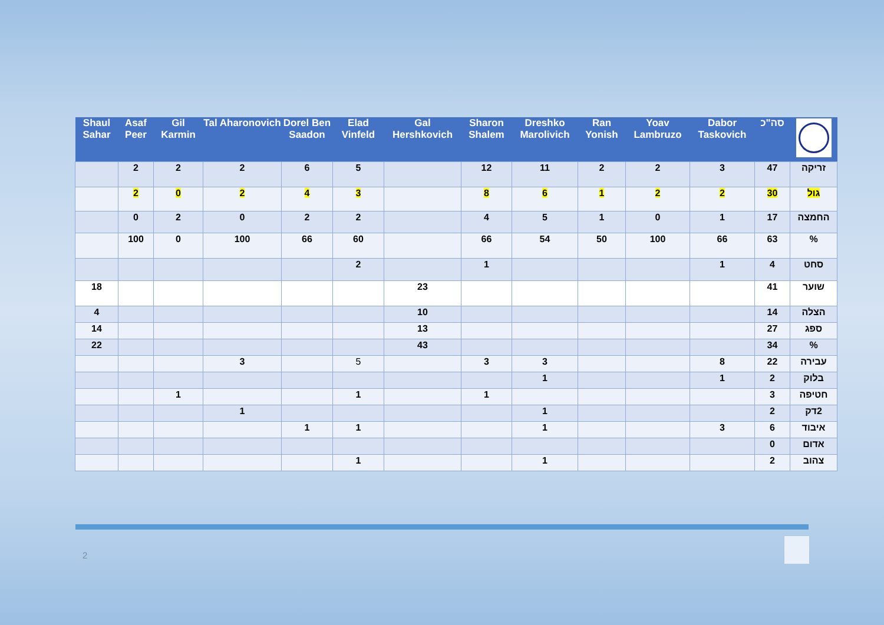| | סה"כ | Dabor Taskovich | Yoav Lambruzo | Ran Yonish | Dreshko Marolivich | Sharon Shalem | Gal Hershkovich | Elad Vinfeld | Dorel Ben Saadon | Tal Aharonovich | Gil Karmin | Asaf Peer | Shaul Sahar |
| --- | --- | --- | --- | --- | --- | --- | --- | --- | --- | --- | --- | --- | --- |
| זריקה | 47 | 3 | 2 | 2 | 11 | 12 | | 5 | 6 | 2 | 2 | 2 | |
| גול | 30 | 2 | 2 | 1 | 6 | 8 | | 3 | 4 | 2 | 0 | 2 | |
| החמצה | 17 | 1 | 0 | 1 | 5 | 4 | | 2 | 2 | 0 | 2 | 0 | |
| % | 63 | 66 | 100 | 50 | 54 | 66 | | 60 | 66 | 100 | 0 | 100 | |
| סחט | 4 | 1 | | | | 1 | | 2 | | | | | |
| שוער | 41 | | | | | | 23 | | | | | | 18 |
| הצלה | 14 | | | | | | 10 | | | | | | 4 |
| ספג | 27 | | | | | | 13 | | | | | | 14 |
| % | 34 | | | | | | 43 | | | | | | 22 |
| עבירה | 22 | 8 | | | 3 | 3 | | 5 | | 3 | | | |
| בלוק | 2 | 1 | | | 1 | | | | | | | | |
| חטיפה | 3 | | | | | 1 | | 1 | | | 1 | | |
| 2דק | 2 | | | | 1 | | | | | 1 | | | |
| איבוד | 6 | 3 | | | 1 | | | 1 | 1 | | | | |
| אדום | 0 | | | | | | | | | | | | |
| צהוב | 2 | | | | 1 | | | 1 | | | | | |
2